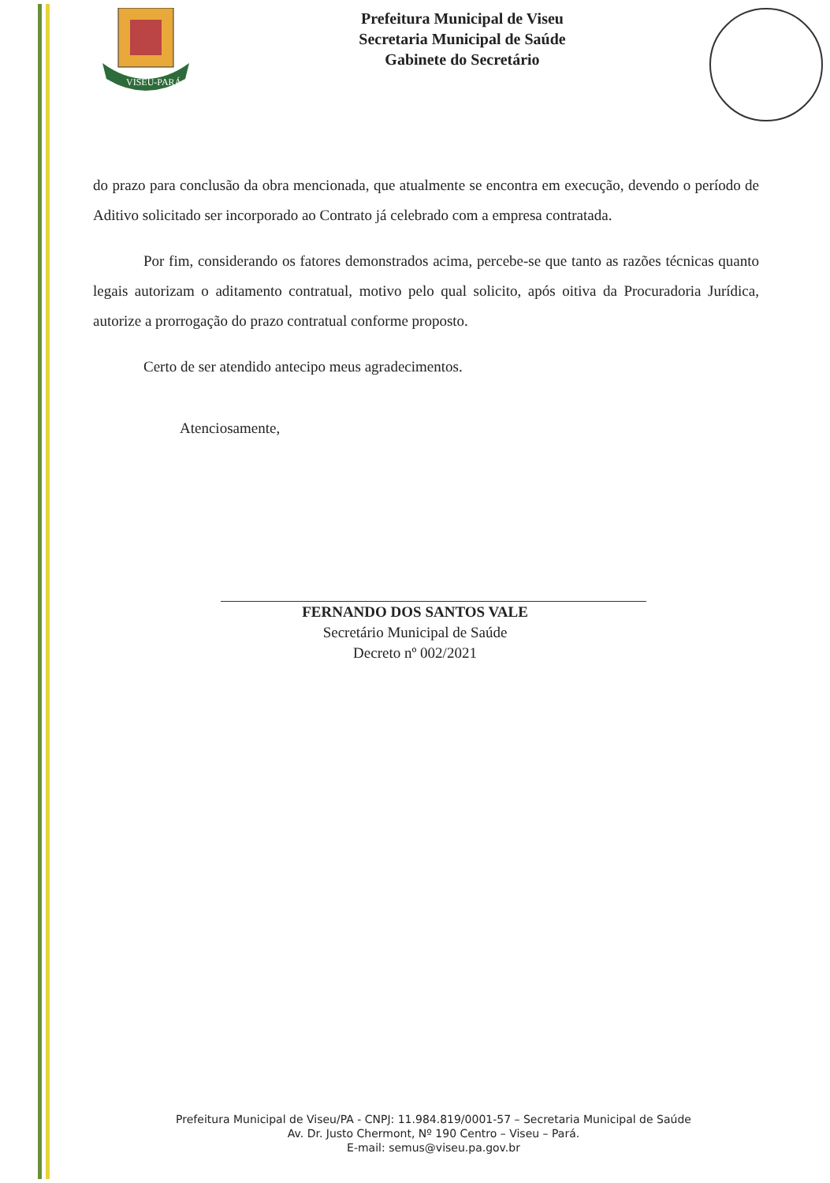VISEU-PARÁ
Prefeitura Municipal de Viseu
Secretaria Municipal de Saúde
Gabinete do Secretário
do prazo para conclusão da obra mencionada, que atualmente se encontra em execução, devendo o período de Aditivo solicitado ser incorporado ao Contrato já celebrado com a empresa contratada.
Por fim, considerando os fatores demonstrados acima, percebe-se que tanto as razões técnicas quanto legais autorizam o aditamento contratual, motivo pelo qual solicito, após oitiva da Procuradoria Jurídica, autorize a prorrogação do prazo contratual conforme proposto.
Certo de ser atendido antecipo meus agradecimentos.
Atenciosamente,
FERNANDO DOS SANTOS VALE
Secretário Municipal de Saúde
Decreto nº 002/2021
Prefeitura Municipal de Viseu/PA - CNPJ: 11.984.819/0001-57 – Secretaria Municipal de Saúde
Av. Dr. Justo Chermont, Nº 190 Centro – Viseu – Pará.
E-mail: semus@viseu.pa.gov.br